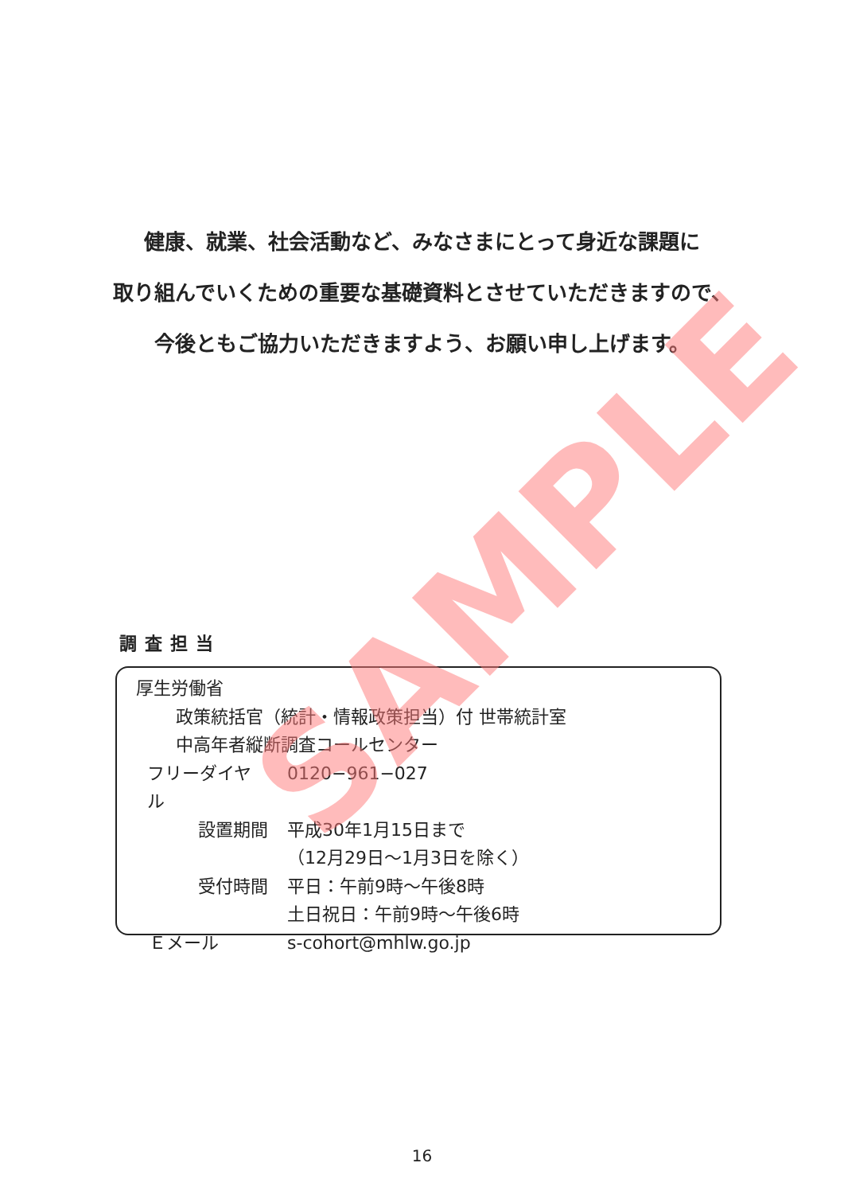健康、就業、社会活動など、みなさまにとって身近な課題に
取り組んでいくための重要な基礎資料とさせていただきますので、
今後ともご協力いただきますよう、お願い申し上げます。
調査担当
厚生労働省
政策統括官（統計・情報政策担当）付 世帯統計室
中高年者縦断調査コールセンター
フリーダイヤル 0120−961−027
設置期間 平成30年1月15日まで
（12月29日〜1月3日を除く）
受付時間 平日：午前9時〜午後8時
土日祝日：午前9時〜午後6時
Ｅメール s-cohort@mhlw.go.jp
SAMPLE
16